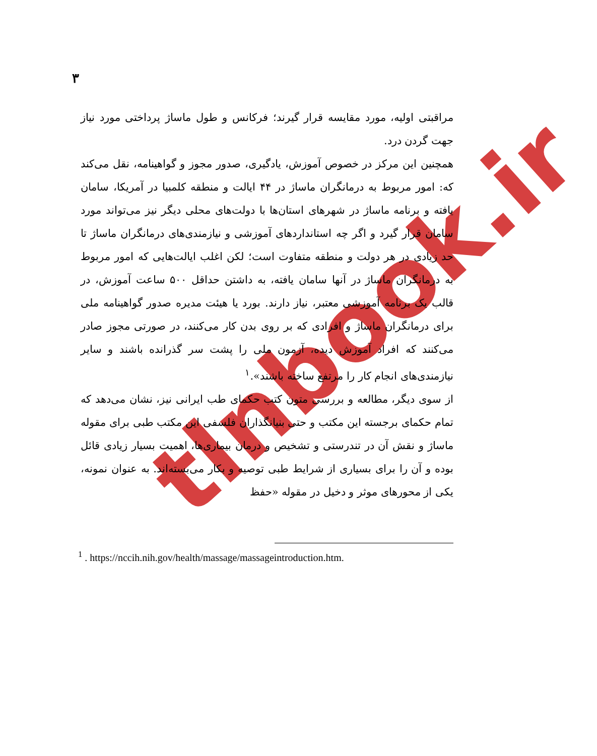۳
tlnbook.ir
مراقبتی اولیه، مورد مقایسه قرار گیرند؛ فرکانس و طول ماساژ پرداختی مورد نیاز جهت گردن درد.
همچنین این مرکز در خصوص آموزش، یادگیری، صدور مجوز و گواهینامه، نقل می‌کند که: امور مربوط به درمانگران ماساژ در ۴۴ ایالت و منطقه کلمبیا در آمریکا، سامان یافته و برنامه ماساژ در شهرهای استان‌ها با دولت‌های محلی دیگر نیز می‌تواند مورد سامان قرار گیرد و اگر چه استانداردهای آموزشی و نیازمندی‌های درمانگران ماساژ تا حد زیادی در هر دولت و منطقه متفاوت است؛ لکن اغلب ایالت‌هایی که امور مربوط به درمانگران ماساژ در آنها سامان یافته، به داشتن حداقل ۵۰۰ ساعت آموزش، در قالب یک برنامه آموزشی معتبر، نیاز دارند. بورد یا هیئت مدیره صدور گواهینامه ملی برای درمانگران ماساژ و افرادی که بر روی بدن کار می‌کنند، در صورتی مجوز صادر می‌کنند که افراد آموزش دیده، آزمون ملی را پشت سر گذرانده باشند و سایر نیازمندی‌های انجام کار را مرتفع ساخته باشند».<sup>۱</sup>
از سوی دیگر، مطالعه و بررسی متون کتب حکمای طب ایرانی نیز، نشان می‌دهد که تمام حکمای برجسته این مکتب و حتی بنیانگذاران فلسفی این مکتب طبی برای مقوله ماساژ و نقش آن در تندرستی و تشخیص و درمان بیماری‌ها، اهمیت بسیار زیادی قائل بوده و آن را برای بسیاری از شرایط طبی توصیه و بکار می‌بسته‌اند. به عنوان نمونه، یکی از محورهای موثر و دخیل در مقوله «حفظ
<sup>1</sup> . https://nccih.nih.gov/health/massage/massageintroduction.htm.